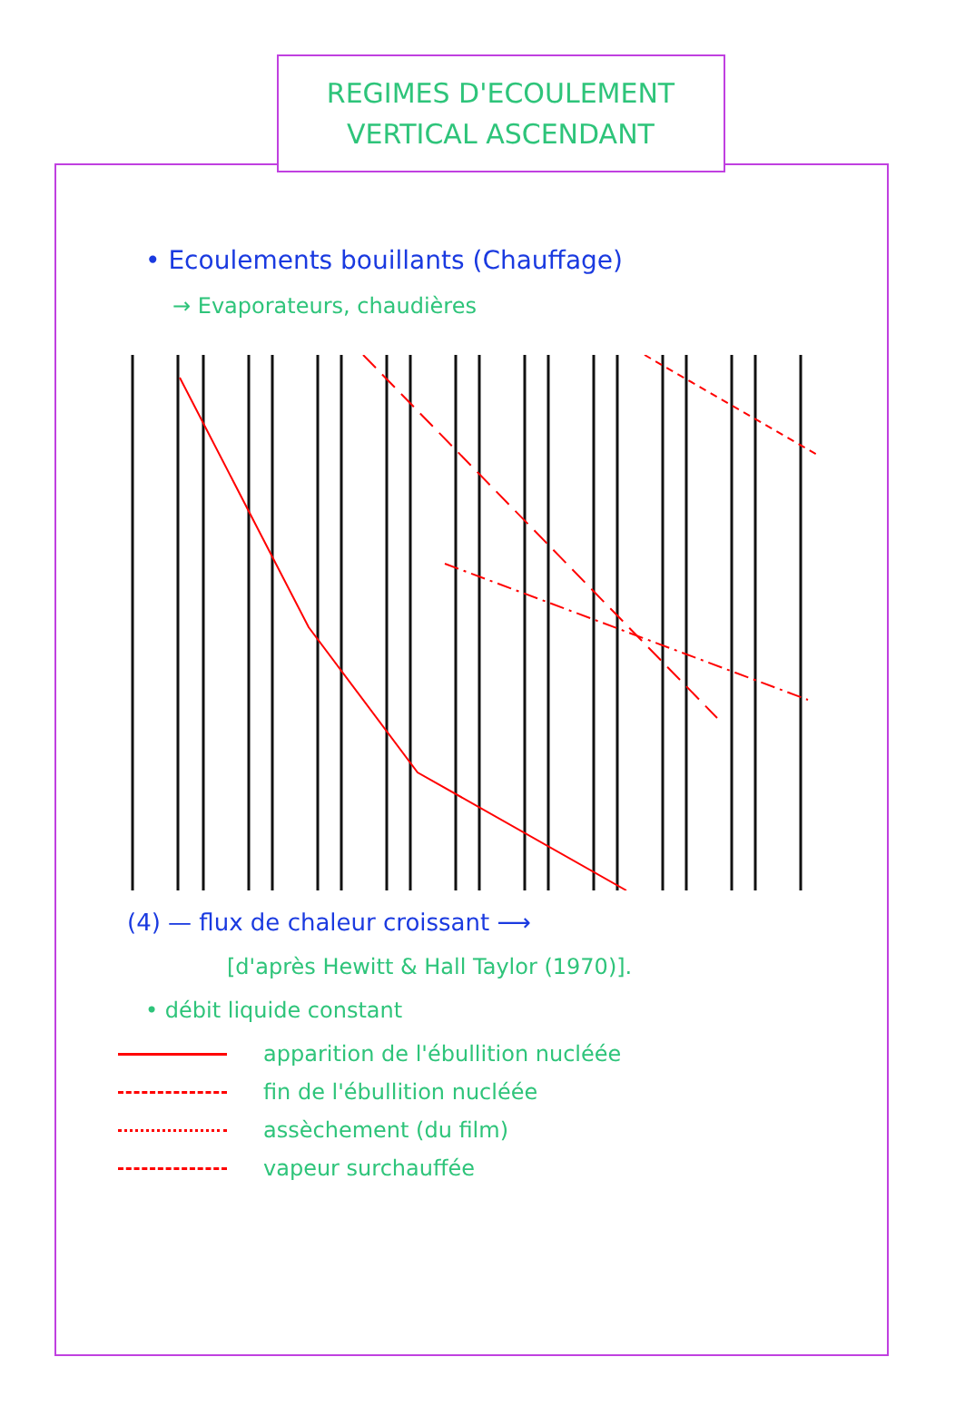REGIMES D'ECOULEMENT
VERTICAL ASCENDANT
• Ecoulements bouillants (Chauffage)
→ Evaporateurs, chaudières
(4) — flux de chaleur croissant ⟶
[d'après Hewitt & Hall Taylor (1970)].
• débit liquide constant
apparition de l'ébullition nucléée
fin de l'ébullition nucléée
assèchement (du film)
vapeur surchauffée